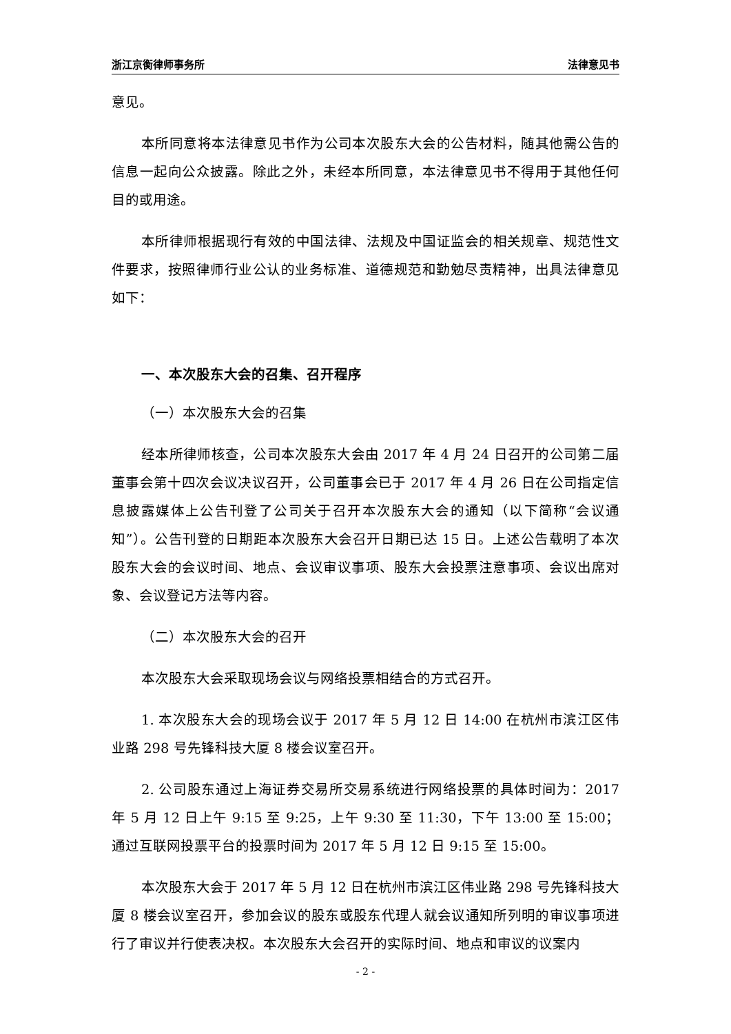浙江京衡律师事务所 法律意见书
意见。
本所同意将本法律意见书作为公司本次股东大会的公告材料，随其他需公告的信息一起向公众披露。除此之外，未经本所同意，本法律意见书不得用于其他任何目的或用途。
本所律师根据现行有效的中国法律、法规及中国证监会的相关规章、规范性文件要求，按照律师行业公认的业务标准、道德规范和勤勉尽责精神，出具法律意见如下：
一、本次股东大会的召集、召开程序
（一）本次股东大会的召集
经本所律师核查，公司本次股东大会由 2017 年 4 月 24 日召开的公司第二届董事会第十四次会议决议召开，公司董事会已于 2017 年 4 月 26 日在公司指定信息披露媒体上公告刊登了公司关于召开本次股东大会的通知（以下简称“会议通知”）。公告刊登的日期距本次股东大会召开日期已达 15 日。上述公告载明了本次股东大会的会议时间、地点、会议审议事项、股东大会投票注意事项、会议出席对象、会议登记方法等内容。
（二）本次股东大会的召开
本次股东大会采取现场会议与网络投票相结合的方式召开。
1. 本次股东大会的现场会议于 2017 年 5 月 12 日 14:00 在杭州市滨江区伟业路 298 号先锋科技大厦 8 楼会议室召开。
2. 公司股东通过上海证券交易所交易系统进行网络投票的具体时间为：2017 年 5 月 12 日上午 9:15 至 9:25，上午 9:30 至 11:30，下午 13:00 至 15:00；通过互联网投票平台的投票时间为 2017 年 5 月 12 日 9:15 至 15:00。
本次股东大会于 2017 年 5 月 12 日在杭州市滨江区伟业路 298 号先锋科技大厦 8 楼会议室召开，参加会议的股东或股东代理人就会议通知所列明的审议事项进行了审议并行使表决权。本次股东大会召开的实际时间、地点和审议的议案内
- 2 -